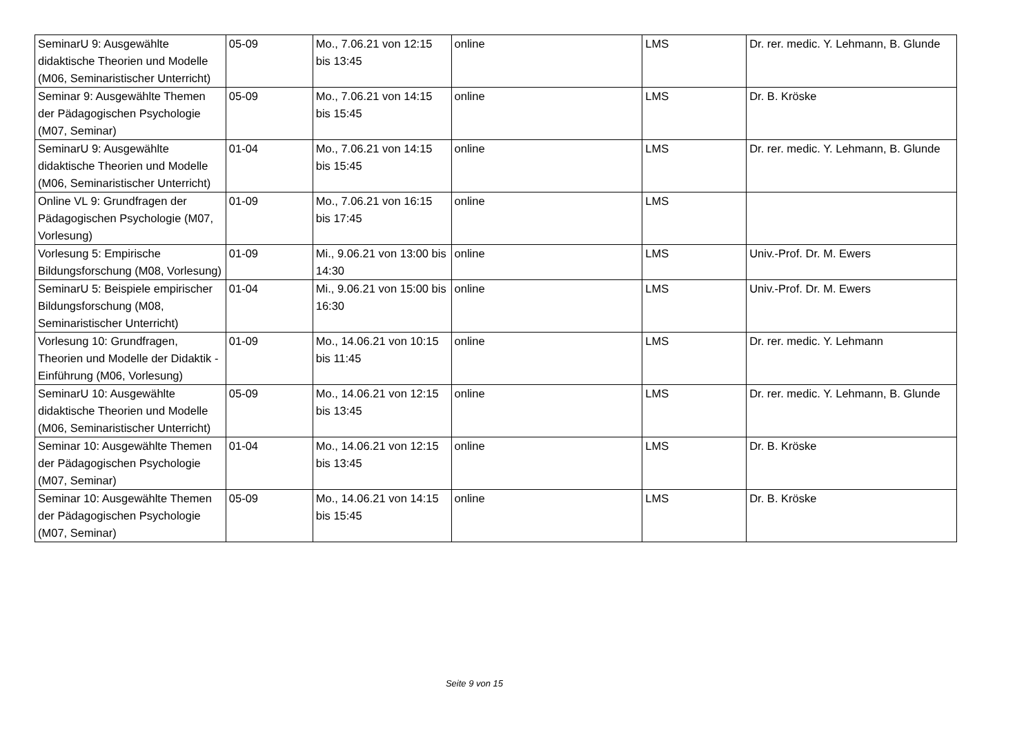| SeminarU 9: Ausgewählte didaktische Theorien und Modelle (M06, Seminaristischer Unterricht) | 05-09 | Mo., 7.06.21 von 12:15 bis 13:45 | online | LMS | Dr. rer. medic. Y. Lehmann, B. Glunde |
| Seminar 9: Ausgewählte Themen der Pädagogischen Psychologie (M07, Seminar) | 05-09 | Mo., 7.06.21 von 14:15 bis 15:45 | online | LMS | Dr. B. Kröske |
| SeminarU 9: Ausgewählte didaktische Theorien und Modelle (M06, Seminaristischer Unterricht) | 01-04 | Mo., 7.06.21 von 14:15 bis 15:45 | online | LMS | Dr. rer. medic. Y. Lehmann, B. Glunde |
| Online VL 9: Grundfragen der Pädagogischen Psychologie (M07, Vorlesung) | 01-09 | Mo., 7.06.21 von 16:15 bis 17:45 | online | LMS | |
| Vorlesung 5: Empirische Bildungsforschung (M08, Vorlesung) | 01-09 | Mi., 9.06.21 von 13:00 bis 14:30 | online | LMS | Univ.-Prof. Dr. M. Ewers |
| SeminarU 5: Beispiele empirischer Bildungsforschung (M08, Seminaristischer Unterricht) | 01-04 | Mi., 9.06.21 von 15:00 bis 16:30 | online | LMS | Univ.-Prof. Dr. M. Ewers |
| Vorlesung 10: Grundfragen, Theorien und Modelle der Didaktik - Einführung (M06, Vorlesung) | 01-09 | Mo., 14.06.21 von 10:15 bis 11:45 | online | LMS | Dr. rer. medic. Y. Lehmann |
| SeminarU 10: Ausgewählte didaktische Theorien und Modelle (M06, Seminaristischer Unterricht) | 05-09 | Mo., 14.06.21 von 12:15 bis 13:45 | online | LMS | Dr. rer. medic. Y. Lehmann, B. Glunde |
| Seminar 10: Ausgewählte Themen der Pädagogischen Psychologie (M07, Seminar) | 01-04 | Mo., 14.06.21 von 12:15 bis 13:45 | online | LMS | Dr. B. Kröske |
| Seminar 10: Ausgewählte Themen der Pädagogischen Psychologie (M07, Seminar) | 05-09 | Mo., 14.06.21 von 14:15 bis 15:45 | online | LMS | Dr. B. Kröske |
Seite 9 von 15